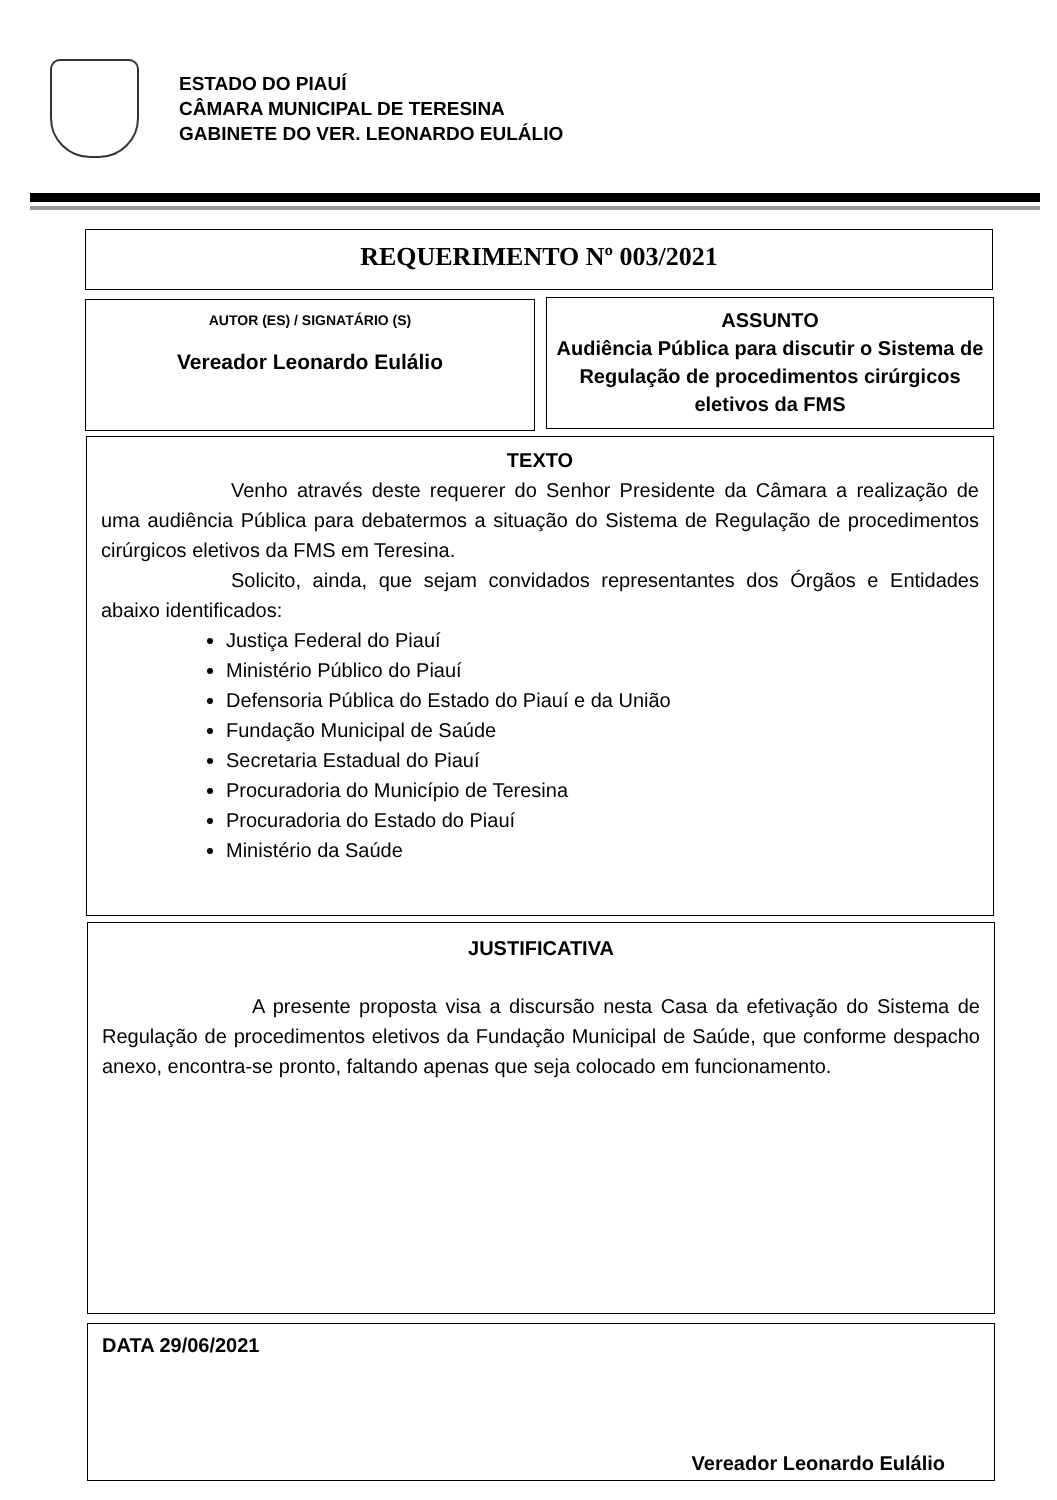ESTADO DO PIAUÍ
CÂMARA MUNICIPAL DE TERESINA
GABINETE DO VER. LEONARDO EULÁLIO
REQUERIMENTO Nº 003/2021
AUTOR (ES) / SIGNATÁRIO (S)
Vereador Leonardo Eulálio
ASSUNTO
Audiência Pública para discutir o Sistema de Regulação de procedimentos cirúrgicos eletivos da FMS
TEXTO
Venho através deste requerer do Senhor Presidente da Câmara a realização de uma audiência Pública para debatermos a situação do Sistema de Regulação de procedimentos cirúrgicos eletivos da FMS em Teresina.
Solicito, ainda, que sejam convidados representantes dos Órgãos e Entidades abaixo identificados:
Justiça Federal do Piauí
Ministério Público do Piauí
Defensoria Pública do Estado do Piauí e da União
Fundação Municipal de Saúde
Secretaria Estadual do Piauí
Procuradoria do Município de Teresina
Procuradoria do Estado do Piauí
Ministério da Saúde
JUSTIFICATIVA
A presente proposta visa a discursão nesta Casa da efetivação do Sistema de Regulação de procedimentos eletivos da Fundação Municipal de Saúde, que conforme despacho anexo, encontra-se pronto, faltando apenas que seja colocado em funcionamento.
DATA 29/06/2021
Vereador Leonardo Eulálio